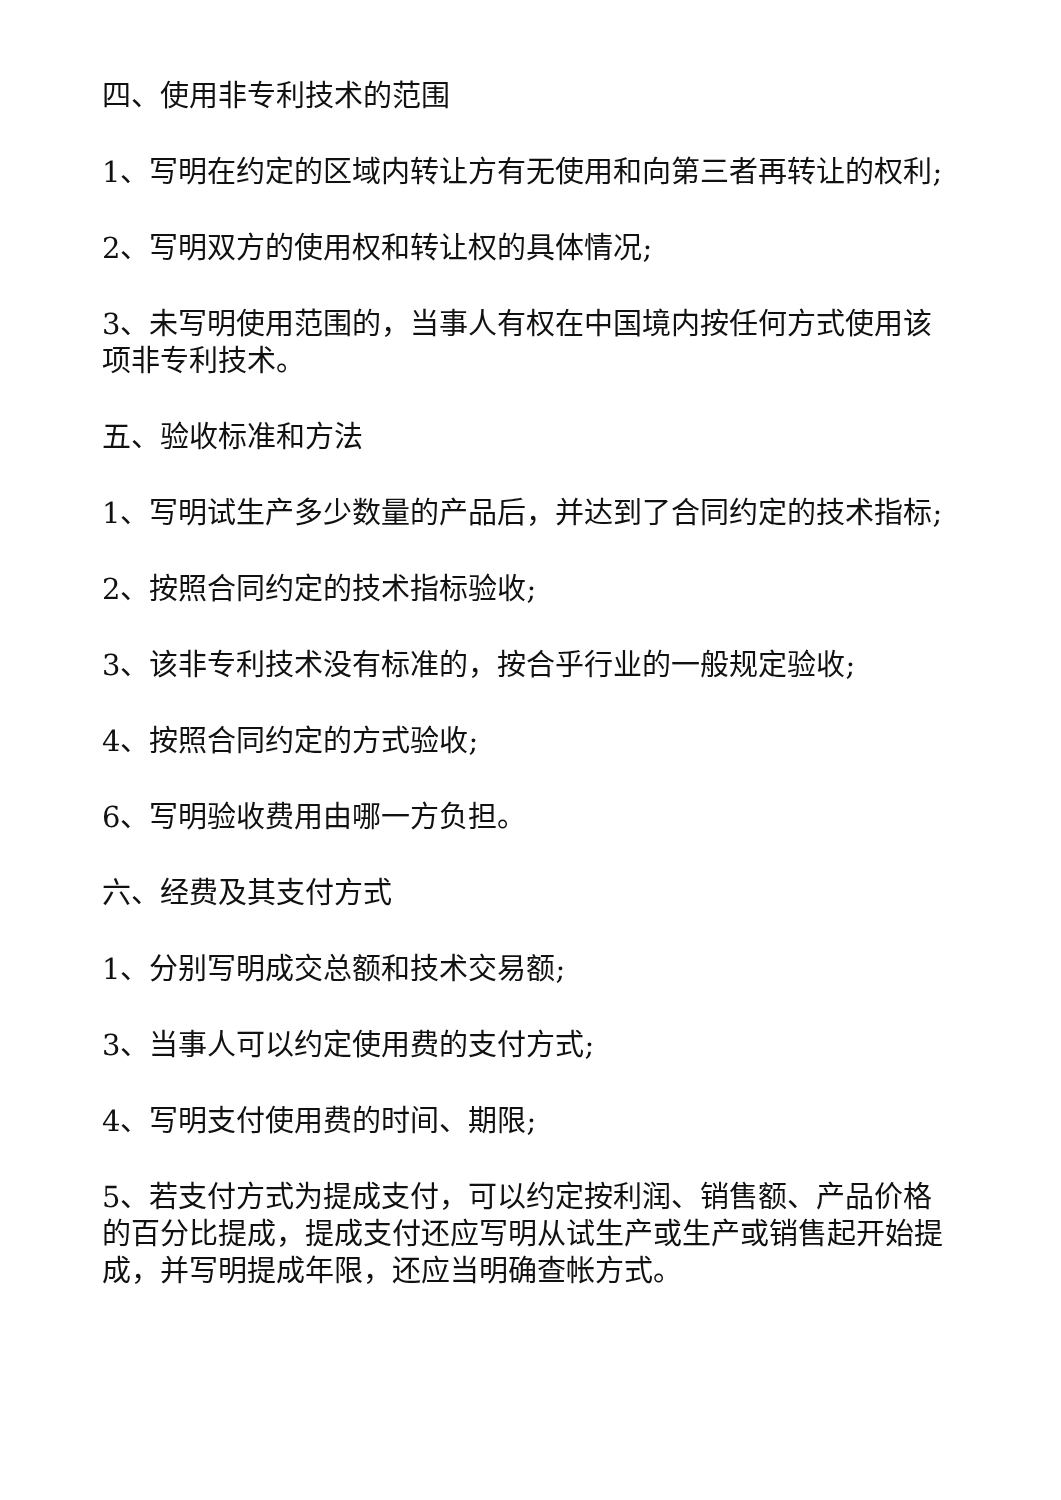四、使用非专利技术的范围
1、写明在约定的区域内转让方有无使用和向第三者再转让的权利;
2、写明双方的使用权和转让权的具体情况;
3、未写明使用范围的，当事人有权在中国境内按任何方式使用该项非专利技术。
五、验收标准和方法
1、写明试生产多少数量的产品后，并达到了合同约定的技术指标;
2、按照合同约定的技术指标验收;
3、该非专利技术没有标准的，按合乎行业的一般规定验收;
4、按照合同约定的方式验收;
6、写明验收费用由哪一方负担。
六、经费及其支付方式
1、分别写明成交总额和技术交易额;
3、当事人可以约定使用费的支付方式;
4、写明支付使用费的时间、期限;
5、若支付方式为提成支付，可以约定按利润、销售额、产品价格的百分比提成，提成支付还应写明从试生产或生产或销售起开始提成，并写明提成年限，还应当明确查帐方式。